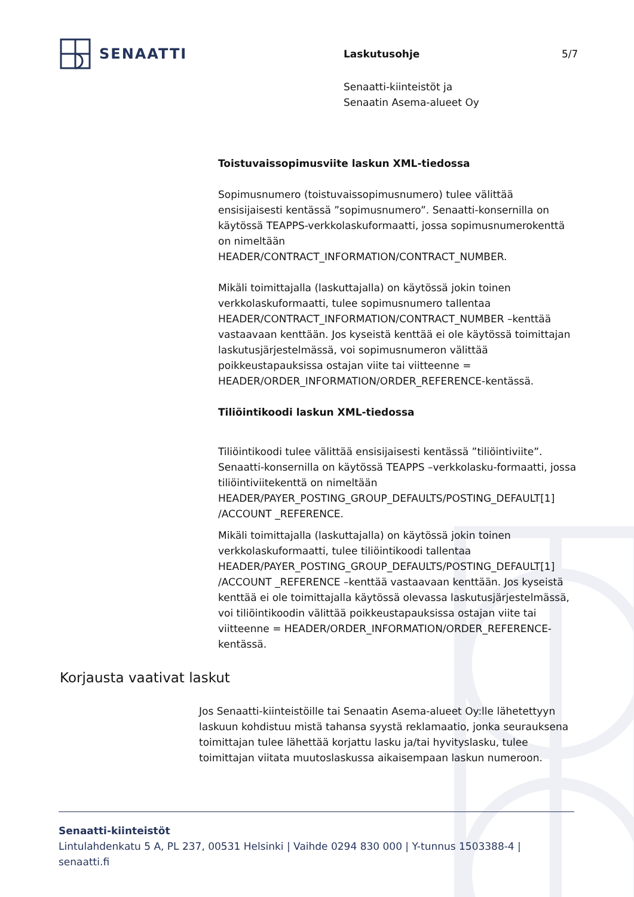SENAATTI Laskutusohje 5/7
Senaatti-kiinteistöt ja
Senaatin Asema-alueet Oy
Toistuvaissopimusviite laskun XML-tiedossa
Sopimusnumero (toistuvaissopimusnumero) tulee välittää ensisijaisesti kentässä ”sopimusnumero”. Senaatti-konsernilla on käytössä TEAPPS-verkkolaskuformaatti, jossa sopimusnumerokenttä on nimeltään HEADER/CONTRACT_INFORMATION/CONTRACT_NUMBER.
Mikäli toimittajalla (laskuttajalla) on käytössä jokin toinen verkkolaskuformaatti, tulee sopimusnumero tallentaa HEADER/CONTRACT_INFORMATION/CONTRACT_NUMBER –kenttää vastaavaan kenttään. Jos kyseistä kenttää ei ole käytössä toimittajan laskutusjärjestelmässä, voi sopimusnumeron välittää poikkeustapauksissa ostajan viite tai viitteenne = HEADER/ORDER_INFORMATION/ORDER_REFERENCE-kentässä.
Tiliöintikoodi laskun XML-tiedossa
Tiliöintikoodi tulee välittää ensisijaisesti kentässä ”tiliöintiviite”. Senaatti-konsernilla on käytössä TEAPPS –verkkolasku-formaatti, jossa tiliöintiviitekenttä on nimeltään HEADER/PAYER_POSTING_GROUP_DEFAULTS/POSTING_DEFAULT[1] /ACCOUNT _REFERENCE.
Mikäli toimittajalla (laskuttajalla) on käytössä jokin toinen verkkolaskuformaatti, tulee tiliöintikoodi tallentaa HEADER/PAYER_POSTING_GROUP_DEFAULTS/POSTING_DEFAULT[1] /ACCOUNT _REFERENCE –kenttää vastaavaan kenttään. Jos kyseistä kenttää ei ole toimittajalla käytössä olevassa laskutusjärjestelmässä, voi tiliöintikoodin välittää poikkeustapauksissa ostajan viite tai viitteenne = HEADER/ORDER_INFORMATION/ORDER_REFERENCE-kentässä.
Korjausta vaativat laskut
Jos Senaatti-kiinteistöille tai Senaatin Asema-alueet Oy:lle lähetettyyn laskuun kohdistuu mistä tahansa syystä reklamaatio, jonka seurauksena toimittajan tulee lähettää korjattu lasku ja/tai hyvityslasku, tulee toimittajan viitata muutoslaskussa aikaisempaan laskun numeroon.
Senaatti-kiinteistöt
Lintulahdenkatu 5 A, PL 237, 00531 Helsinki | Vaihde 0294 830 000 | Y-tunnus 1503388-4 | senaatti.fi